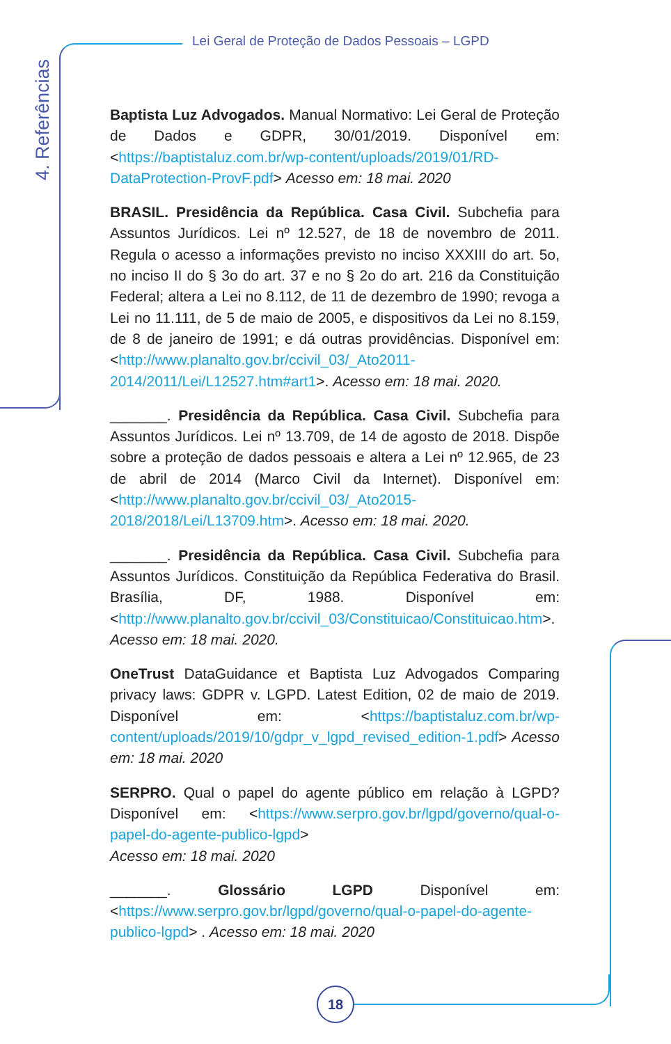Lei Geral de Proteção de Dados Pessoais – LGPD
4. Referências
Baptista Luz Advogados. Manual Normativo: Lei Geral de Proteção de Dados e GDPR, 30/01/2019. Disponível em: <https://baptistaluz.com.br/wp-content/uploads/2019/01/RD-DataProtection-ProvF.pdf> Acesso em: 18 mai. 2020
BRASIL. Presidência da República. Casa Civil. Subchefia para Assuntos Jurídicos. Lei nº 12.527, de 18 de novembro de 2011. Regula o acesso a informações previsto no inciso XXXIII do art. 5o, no inciso II do § 3o do art. 37 e no § 2o do art. 216 da Constituição Federal; altera a Lei no 8.112, de 11 de dezembro de 1990; revoga a Lei no 11.111, de 5 de maio de 2005, e dispositivos da Lei no 8.159, de 8 de janeiro de 1991; e dá outras providências. Disponível em: <http://www.planalto.gov.br/ccivil_03/_Ato2011-2014/2011/Lei/L12527.htm#art1>. Acesso em: 18 mai. 2020.
_______. Presidência da República. Casa Civil. Subchefia para Assuntos Jurídicos. Lei nº 13.709, de 14 de agosto de 2018. Dispõe sobre a proteção de dados pessoais e altera a Lei nº 12.965, de 23 de abril de 2014 (Marco Civil da Internet). Disponível em: <http://www.planalto.gov.br/ccivil_03/_Ato2015-2018/2018/Lei/L13709.htm>. Acesso em: 18 mai. 2020.
_______. Presidência da República. Casa Civil. Subchefia para Assuntos Jurídicos. Constituição da República Federativa do Brasil. Brasília, DF, 1988. Disponível em: <http://www.planalto.gov.br/ccivil_03/Constituicao/Constituicao.htm>. Acesso em: 18 mai. 2020.
OneTrust DataGuidance et Baptista Luz Advogados Comparing privacy laws: GDPR v. LGPD. Latest Edition, 02 de maio de 2019. Disponível em: <https://baptistaluz.com.br/wp-content/uploads/2019/10/gdpr_v_lgpd_revised_edition-1.pdf> Acesso em: 18 mai. 2020
SERPRO. Qual o papel do agente público em relação à LGPD? Disponível em: <https://www.serpro.gov.br/lgpd/governo/qual-o-papel-do-agente-publico-lgpd>
Acesso em: 18 mai. 2020
_______. Glossário LGPD Disponível em: <https://www.serpro.gov.br/lgpd/governo/qual-o-papel-do-agente-publico-lgpd> . Acesso em: 18 mai. 2020
18